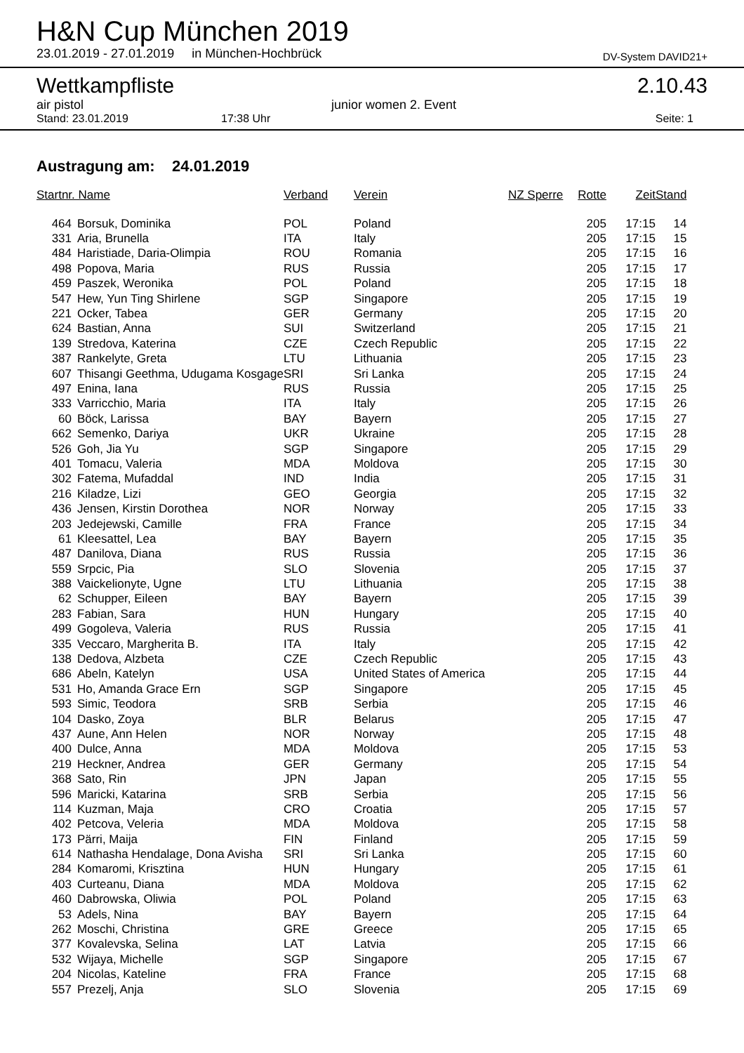H&N Cup München 2019
23.01.2019 - 27.01.2019 in München-Hochbrück DV-System DAVID21+
Wettkampfliste 2.10.43
air pistol junior women 2. Event
Stand: 23.01.2019 17:38 Uhr Seite: 1
Austragung am: 24.01.2019
| Startnr. Name | | Verband | Verein | NZ Sperre | Rotte | Zeit | Stand |
| --- | --- | --- | --- | --- | --- | --- | --- |
| 464 | Borsuk, Dominika | POL | Poland | | 205 | 17:15 | 14 |
| 331 | Aria, Brunella | ITA | Italy | | 205 | 17:15 | 15 |
| 484 | Haristiade, Daria-Olimpia | ROU | Romania | | 205 | 17:15 | 16 |
| 498 | Popova, Maria | RUS | Russia | | 205 | 17:15 | 17 |
| 459 | Paszek, Weronika | POL | Poland | | 205 | 17:15 | 18 |
| 547 | Hew, Yun Ting Shirlene | SGP | Singapore | | 205 | 17:15 | 19 |
| 221 | Ocker, Tabea | GER | Germany | | 205 | 17:15 | 20 |
| 624 | Bastian, Anna | SUI | Switzerland | | 205 | 17:15 | 21 |
| 139 | Stredova, Katerina | CZE | Czech Republic | | 205 | 17:15 | 22 |
| 387 | Rankelyte, Greta | LTU | Lithuania | | 205 | 17:15 | 23 |
| 607 | Thisangi Geethma, Udugama Kosgage | SRI | Sri Lanka | | 205 | 17:15 | 24 |
| 497 | Enina, Iana | RUS | Russia | | 205 | 17:15 | 25 |
| 333 | Varricchio, Maria | ITA | Italy | | 205 | 17:15 | 26 |
| 60 | Böck, Larissa | BAY | Bayern | | 205 | 17:15 | 27 |
| 662 | Semenko, Dariya | UKR | Ukraine | | 205 | 17:15 | 28 |
| 526 | Goh, Jia Yu | SGP | Singapore | | 205 | 17:15 | 29 |
| 401 | Tomacu, Valeria | MDA | Moldova | | 205 | 17:15 | 30 |
| 302 | Fatema, Mufaddal | IND | India | | 205 | 17:15 | 31 |
| 216 | Kiladze, Lizi | GEO | Georgia | | 205 | 17:15 | 32 |
| 436 | Jensen, Kirstin Dorothea | NOR | Norway | | 205 | 17:15 | 33 |
| 203 | Jedejewski, Camille | FRA | France | | 205 | 17:15 | 34 |
| 61 | Kleesattel, Lea | BAY | Bayern | | 205 | 17:15 | 35 |
| 487 | Danilova, Diana | RUS | Russia | | 205 | 17:15 | 36 |
| 559 | Srpcic, Pia | SLO | Slovenia | | 205 | 17:15 | 37 |
| 388 | Vaickelionyte, Ugne | LTU | Lithuania | | 205 | 17:15 | 38 |
| 62 | Schupper, Eileen | BAY | Bayern | | 205 | 17:15 | 39 |
| 283 | Fabian, Sara | HUN | Hungary | | 205 | 17:15 | 40 |
| 499 | Gogoleva, Valeria | RUS | Russia | | 205 | 17:15 | 41 |
| 335 | Veccaro, Margherita B. | ITA | Italy | | 205 | 17:15 | 42 |
| 138 | Dedova, Alzbeta | CZE | Czech Republic | | 205 | 17:15 | 43 |
| 686 | Abeln, Katelyn | USA | United States of America | | 205 | 17:15 | 44 |
| 531 | Ho, Amanda Grace Ern | SGP | Singapore | | 205 | 17:15 | 45 |
| 593 | Simic, Teodora | SRB | Serbia | | 205 | 17:15 | 46 |
| 104 | Dasko, Zoya | BLR | Belarus | | 205 | 17:15 | 47 |
| 437 | Aune, Ann Helen | NOR | Norway | | 205 | 17:15 | 48 |
| 400 | Dulce, Anna | MDA | Moldova | | 205 | 17:15 | 53 |
| 219 | Heckner, Andrea | GER | Germany | | 205 | 17:15 | 54 |
| 368 | Sato, Rin | JPN | Japan | | 205 | 17:15 | 55 |
| 596 | Maricki, Katarina | SRB | Serbia | | 205 | 17:15 | 56 |
| 114 | Kuzman, Maja | CRO | Croatia | | 205 | 17:15 | 57 |
| 402 | Petcova, Veleria | MDA | Moldova | | 205 | 17:15 | 58 |
| 173 | Pärri, Maija | FIN | Finland | | 205 | 17:15 | 59 |
| 614 | Nathasha Hendalage, Dona Avisha | SRI | Sri Lanka | | 205 | 17:15 | 60 |
| 284 | Komaromi, Krisztina | HUN | Hungary | | 205 | 17:15 | 61 |
| 403 | Curteanu, Diana | MDA | Moldova | | 205 | 17:15 | 62 |
| 460 | Dabrowska, Oliwia | POL | Poland | | 205 | 17:15 | 63 |
| 53 | Adels, Nina | BAY | Bayern | | 205 | 17:15 | 64 |
| 262 | Moschi, Christina | GRE | Greece | | 205 | 17:15 | 65 |
| 377 | Kovalevska, Selina | LAT | Latvia | | 205 | 17:15 | 66 |
| 532 | Wijaya, Michelle | SGP | Singapore | | 205 | 17:15 | 67 |
| 204 | Nicolas, Kateline | FRA | France | | 205 | 17:15 | 68 |
| 557 | Prezelj, Anja | SLO | Slovenia | | 205 | 17:15 | 69 |